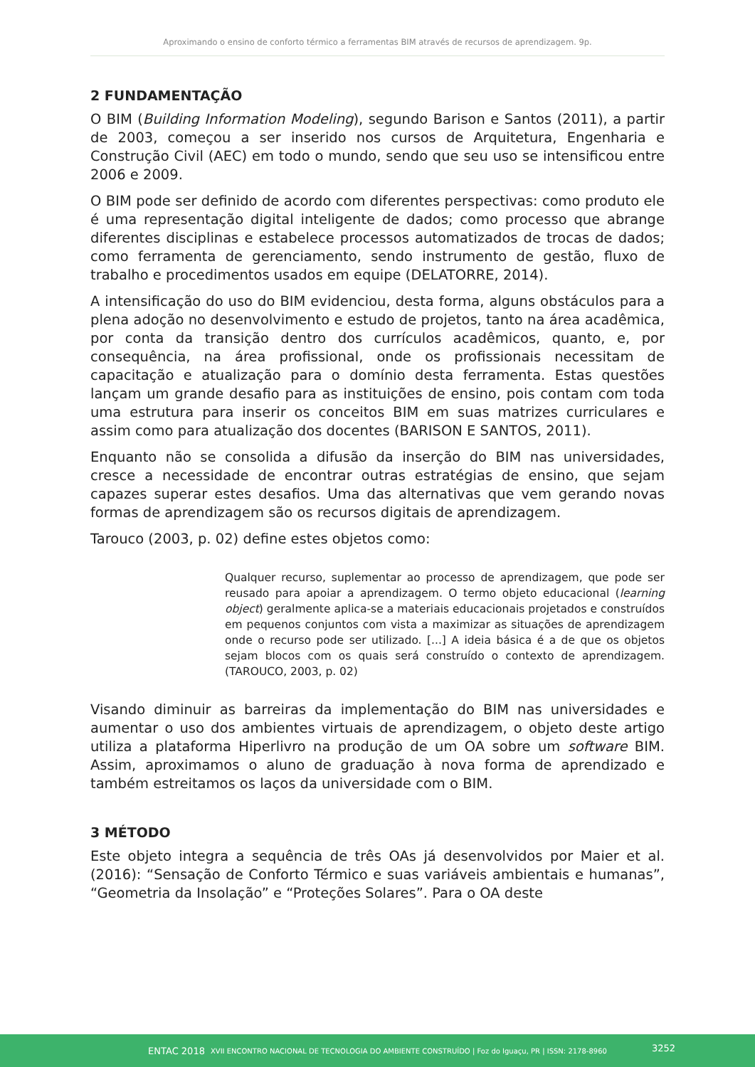Aproximando o ensino de conforto térmico a ferramentas BIM através de recursos de aprendizagem. 9p.
2 FUNDAMENTAÇÃO
O BIM (Building Information Modeling), segundo Barison e Santos (2011), a partir de 2003, começou a ser inserido nos cursos de Arquitetura, Engenharia e Construção Civil (AEC) em todo o mundo, sendo que seu uso se intensificou entre 2006 e 2009.
O BIM pode ser definido de acordo com diferentes perspectivas: como produto ele é uma representação digital inteligente de dados; como processo que abrange diferentes disciplinas e estabelece processos automatizados de trocas de dados; como ferramenta de gerenciamento, sendo instrumento de gestão, fluxo de trabalho e procedimentos usados em equipe (DELATORRE, 2014).
A intensificação do uso do BIM evidenciou, desta forma, alguns obstáculos para a plena adoção no desenvolvimento e estudo de projetos, tanto na área acadêmica, por conta da transição dentro dos currículos acadêmicos, quanto, e, por consequência, na área profissional, onde os profissionais necessitam de capacitação e atualização para o domínio desta ferramenta. Estas questões lançam um grande desafio para as instituições de ensino, pois contam com toda uma estrutura para inserir os conceitos BIM em suas matrizes curriculares e assim como para atualização dos docentes (BARISON E SANTOS, 2011).
Enquanto não se consolida a difusão da inserção do BIM nas universidades, cresce a necessidade de encontrar outras estratégias de ensino, que sejam capazes superar estes desafios. Uma das alternativas que vem gerando novas formas de aprendizagem são os recursos digitais de aprendizagem.
Tarouco (2003, p. 02) define estes objetos como:
Qualquer recurso, suplementar ao processo de aprendizagem, que pode ser reusado para apoiar a aprendizagem. O termo objeto educacional (learning object) geralmente aplica-se a materiais educacionais projetados e construídos em pequenos conjuntos com vista a maximizar as situações de aprendizagem onde o recurso pode ser utilizado. [...] A ideia básica é a de que os objetos sejam blocos com os quais será construído o contexto de aprendizagem. (TAROUCO, 2003, p. 02)
Visando diminuir as barreiras da implementação do BIM nas universidades e aumentar o uso dos ambientes virtuais de aprendizagem, o objeto deste artigo utiliza a plataforma Hiperlivro na produção de um OA sobre um software BIM. Assim, aproximamos o aluno de graduação à nova forma de aprendizado e também estreitamos os laços da universidade com o BIM.
3 MÉTODO
Este objeto integra a sequência de três OAs já desenvolvidos por Maier et al. (2016): “Sensação de Conforto Térmico e suas variáveis ambientais e humanas”, “Geometria da Insolação” e “Proteções Solares”. Para o OA deste
ENTAC 2018 XVII ENCONTRO NACIONAL DE TECNOLOGIA DO AMBIENTE CONSTRUÍDO | Foz do Iguaçu, PR | ISSN: 2178-8960
3252